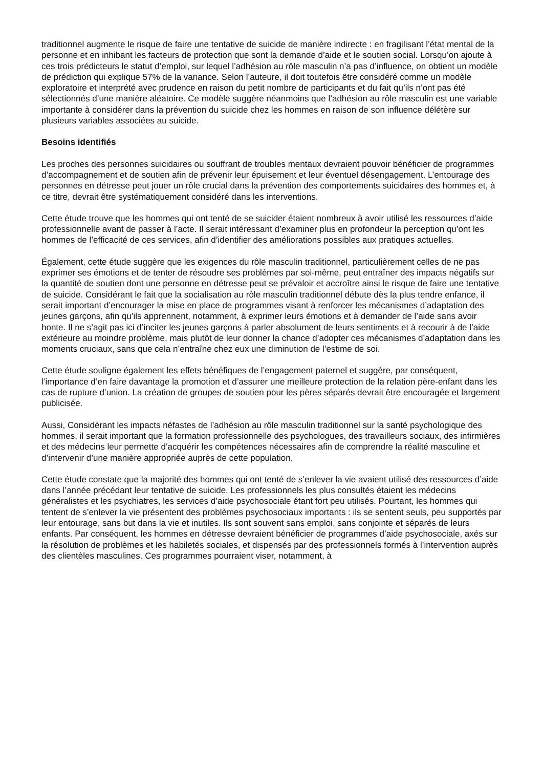traditionnel augmente le risque de faire une tentative de suicide de manière indirecte : en fragilisant l’état mental de la personne et en inhibant les facteurs de protection que sont la demande d’aide et le soutien social. Lorsqu’on ajoute à ces trois prédicteurs le statut d’emploi, sur lequel l’adhésion au rôle masculin n’a pas d’influence, on obtient un modèle de prédiction qui explique 57% de la variance. Selon l’auteure, il doit toutefois être considéré comme un modèle exploratoire et interprété avec prudence en raison du petit nombre de participants et du fait qu’ils n’ont pas été sélectionnés d’une manière aléatoire. Ce modèle suggère néanmoins que l’adhésion au rôle masculin est une variable importante à considérer dans la prévention du suicide chez les hommes en raison de son influence délétère sur plusieurs variables associées au suicide.
Besoins identifiés
Les proches des personnes suicidaires ou souffrant de troubles mentaux devraient pouvoir bénéficier de programmes d’accompagnement et de soutien afin de prévenir leur épuisement et leur éventuel désengagement. L’entourage des personnes en détresse peut jouer un rôle crucial dans la prévention des comportements suicidaires des hommes et, à ce titre, devrait être systématiquement considéré dans les interventions.
Cette étude trouve que les hommes qui ont tenté de se suicider étaient nombreux à avoir utilisé les ressources d’aide professionnelle avant de passer à l’acte. Il serait intéressant d’examiner plus en profondeur la perception qu’ont les hommes de l’efficacité de ces services, afin d’identifier des améliorations possibles aux pratiques actuelles.
Également, cette étude suggère que les exigences du rôle masculin traditionnel, particulièrement celles de ne pas exprimer ses émotions et de tenter de résoudre ses problèmes par soi-même, peut entraîner des impacts négatifs sur la quantité de soutien dont une personne en détresse peut se prévaloir et accroître ainsi le risque de faire une tentative de suicide. Considérant le fait que la socialisation au rôle masculin traditionnel débute dès la plus tendre enfance, il serait important d’encourager la mise en place de programmes visant à renforcer les mécanismes d’adaptation des jeunes garçons, afin qu’ils apprennent, notamment, à exprimer leurs émotions et à demander de l’aide sans avoir honte. Il ne s’agit pas ici d’inciter les jeunes garçons à parler absolument de leurs sentiments et à recourir à de l’aide extérieure au moindre problème, mais plutôt de leur donner la chance d’adopter ces mécanismes d’adaptation dans les moments cruciaux, sans que cela n’entraîne chez eux une diminution de l’estime de soi.
Cette étude souligne également les effets bénéfiques de l’engagement paternel et suggère, par conséquent, l’importance d’en faire davantage la promotion et d’assurer une meilleure protection de la relation père-enfant dans les cas de rupture d’union. La création de groupes de soutien pour les pères séparés devrait être encouragée et largement publicisée.
Aussi, Considérant les impacts néfastes de l’adhésion au rôle masculin traditionnel sur la santé psychologique des hommes, il serait important que la formation professionnelle des psychologues, des travailleurs sociaux, des infirmières et des médecins leur permette d’acquérir les compétences nécessaires afin de comprendre la réalité masculine et d’intervenir d’une manière appropriée auprès de cette population.
Cette étude constate que la majorité des hommes qui ont tenté de s’enlever la vie avaient utilisé des ressources d’aide dans l’année précédant leur tentative de suicide. Les professionnels les plus consultés étaient les médecins généralistes et les psychiatres, les services d’aide psychosociale étant fort peu utilisés. Pourtant, les hommes qui tentent de s’enlever la vie présentent des problèmes psychosociaux importants : ils se sentent seuls, peu supportés par leur entourage, sans but dans la vie et inutiles. Ils sont souvent sans emploi, sans conjointe et séparés de leurs enfants. Par conséquent, les hommes en détresse devraient bénéficier de programmes d’aide psychosociale, axés sur la résolution de problèmes et les habiletés sociales, et dispensés par des professionnels formés à l’intervention auprès des clientèles masculines. Ces programmes pourraient viser, notamment, à